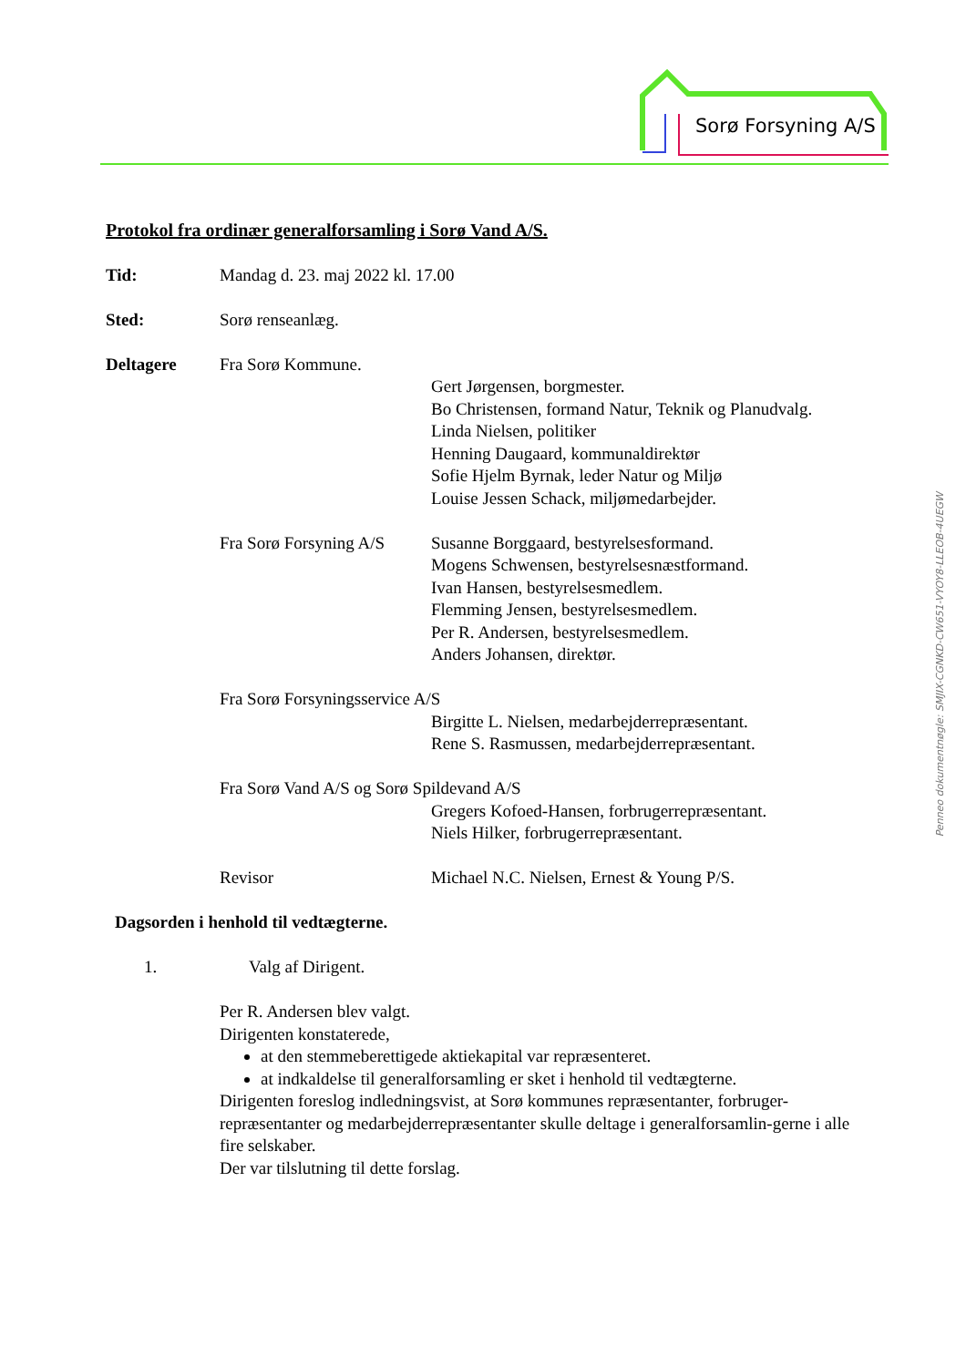Sorø Forsyning A/S
Protokol fra ordinær generalforsamling i Sorø Vand A/S.
Tid: Mandag d. 23. maj 2022 kl. 17.00
Sted: Sorø renseanlæg.
Deltagere Fra Sorø Kommune.
Gert Jørgensen, borgmester.
Bo Christensen, formand Natur, Teknik og Planudvalg.
Linda Nielsen, politiker
Henning Daugaard, kommunaldirektør
Sofie Hjelm Byrnak, leder Natur og Miljø
Louise Jessen Schack, miljømedarbejder.
Fra Sorø Forsyning A/S
Susanne Borggaard, bestyrelsesformand.
Mogens Schwensen, bestyrelsesnæstformand.
Ivan Hansen, bestyrelsesmedlem.
Flemming Jensen, bestyrelsesmedlem.
Per R. Andersen, bestyrelsesmedlem.
Anders Johansen, direktør.
Fra Sorø Forsyningsservice A/S
Birgitte L. Nielsen, medarbejderrepræsentant.
Rene S. Rasmussen, medarbejderrepræsentant.
Fra Sorø Vand A/S og Sorø Spildevand A/S
Gregers Kofoed-Hansen, forbrugerrepræsentant.
Niels Hilker, forbrugerrepræsentant.
Revisor Michael N.C. Nielsen, Ernest & Young P/S.
Dagsorden i henhold til vedtægterne.
1. Valg af Dirigent.
Per R. Andersen blev valgt.
Dirigenten konstaterede,
at den stemmeberettigede aktiekapital var repræsenteret.
at indkaldelse til generalforsamling er sket i henhold til vedtægterne.
Dirigenten foreslog indledningsvist, at Sorø kommunes repræsentanter, forbruger-repræsentanter og medarbejderrepræsentanter skulle deltage i generalforsamlin-gerne i alle fire selskaber.
Der var tilslutning til dette forslag.
Penneo dokumentnøgle: SMJIX-CGNKD-CW651-VYOY8-LLEOB-4UEGW